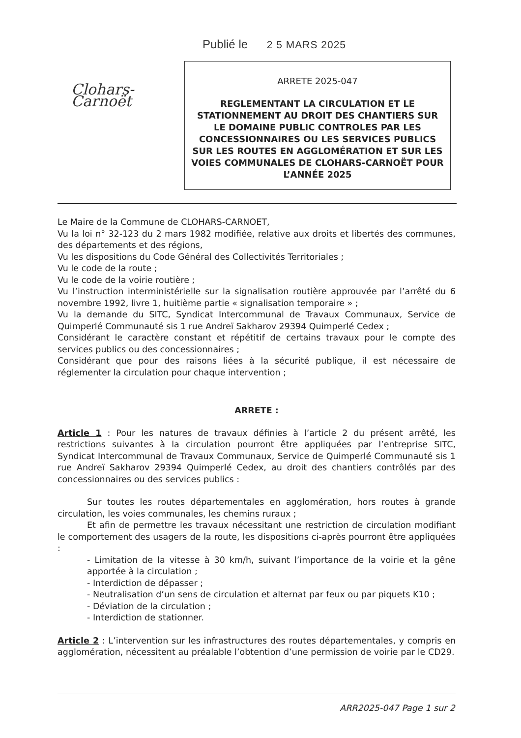Publié le 2 5 MARS 2025
Clohars-Carnoët
ARRETE 2025-047
REGLEMENTANT LA CIRCULATION ET LE STATIONNEMENT AU DROIT DES CHANTIERS SUR LE DOMAINE PUBLIC CONTROLES PAR LES CONCESSIONNAIRES OU LES SERVICES PUBLICS SUR LES ROUTES EN AGGLOMÉRATION ET SUR LES VOIES COMMUNALES DE CLOHARS-CARNOËT POUR L’ANNÉE 2025
Le Maire de la Commune de CLOHARS-CARNOET,
Vu la loi n° 32-123 du 2 mars 1982 modifiée, relative aux droits et libertés des communes, des départements et des régions,
Vu les dispositions du Code Général des Collectivités Territoriales ;
Vu le code de la route ;
Vu le code de la voirie routière ;
Vu l’instruction interministérielle sur la signalisation routière approuvée par l’arrêté du 6 novembre 1992, livre 1, huitième partie « signalisation temporaire » ;
Vu la demande du SITC, Syndicat Intercommunal de Travaux Communaux, Service de Quimperlé Communauté sis 1 rue Andreï Sakharov 29394 Quimperlé Cedex ;
Considérant le caractère constant et répétitif de certains travaux pour le compte des services publics ou des concessionnaires ;
Considérant que pour des raisons liées à la sécurité publique, il est nécessaire de réglementer la circulation pour chaque intervention ;
ARRETE :
Article 1 : Pour les natures de travaux définies à l’article 2 du présent arrêté, les restrictions suivantes à la circulation pourront être appliquées par l’entreprise SITC, Syndicat Intercommunal de Travaux Communaux, Service de Quimperlé Communauté sis 1 rue Andreï Sakharov 29394 Quimperlé Cedex, au droit des chantiers contrôlés par des concessionnaires ou des services publics :
Sur toutes les routes départementales en agglomération, hors routes à grande circulation, les voies communales, les chemins ruraux ;
Et afin de permettre les travaux nécessitant une restriction de circulation modifiant le comportement des usagers de la route, les dispositions ci-après pourront être appliquées :
- Limitation de la vitesse à 30 km/h, suivant l’importance de la voirie et la gêne apportée à la circulation ;
- Interdiction de dépasser ;
- Neutralisation d’un sens de circulation et alternat par feux ou par piquets K10 ;
- Déviation de la circulation ;
- Interdiction de stationner.
Article 2 : L’intervention sur les infrastructures des routes départementales, y compris en agglomération, nécessitent au préalable l’obtention d’une permission de voirie par le CD29.
ARR2025-047 Page 1 sur 2